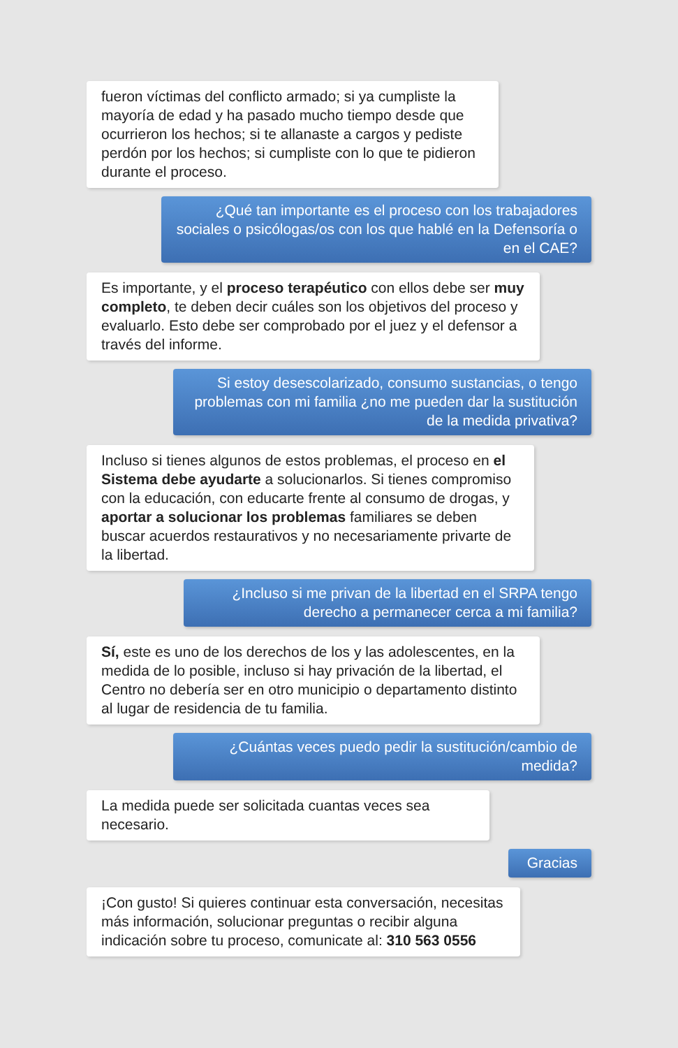fueron víctimas del conflicto armado; si ya cumpliste la mayoría de edad y ha pasado mucho tiempo desde que ocurrieron los hechos; si te allanaste a cargos y pediste perdón por los hechos; si cumpliste con lo que te pidieron durante el proceso.
¿Qué tan importante es el proceso con los trabajadores sociales o psicólogas/os con los que hablé en la Defensoría o en el CAE?
Es importante, y el proceso terapéutico con ellos debe ser muy completo, te deben decir cuáles son los objetivos del proceso y evaluarlo. Esto debe ser comprobado por el juez y el defensor a través del informe.
Si estoy desescolarizado, consumo sustancias, o tengo problemas con mi familia ¿no me pueden dar la sustitución de la medida privativa?
Incluso si tienes algunos de estos problemas, el proceso en el Sistema debe ayudarte a solucionarlos. Si tienes compromiso con la educación, con educarte frente al consumo de drogas, y aportar a solucionar los problemas familiares se deben buscar acuerdos restaurativos y no necesariamente privarte de la libertad.
¿Incluso si me privan de la libertad en el SRPA tengo derecho a permanecer cerca a mi familia?
Sí, este es uno de los derechos de los y las adolescentes, en la medida de lo posible, incluso si hay privación de la libertad, el Centro no debería ser en otro municipio o departamento distinto al lugar de residencia de tu familia.
¿Cuántas veces puedo pedir la sustitución/cambio de medida?
La medida puede ser solicitada cuantas veces sea necesario.
Gracias
¡Con gusto! Si quieres continuar esta conversación, necesitas más información, solucionar preguntas o recibir alguna indicación sobre tu proceso, comunicate al: 310 563 0556